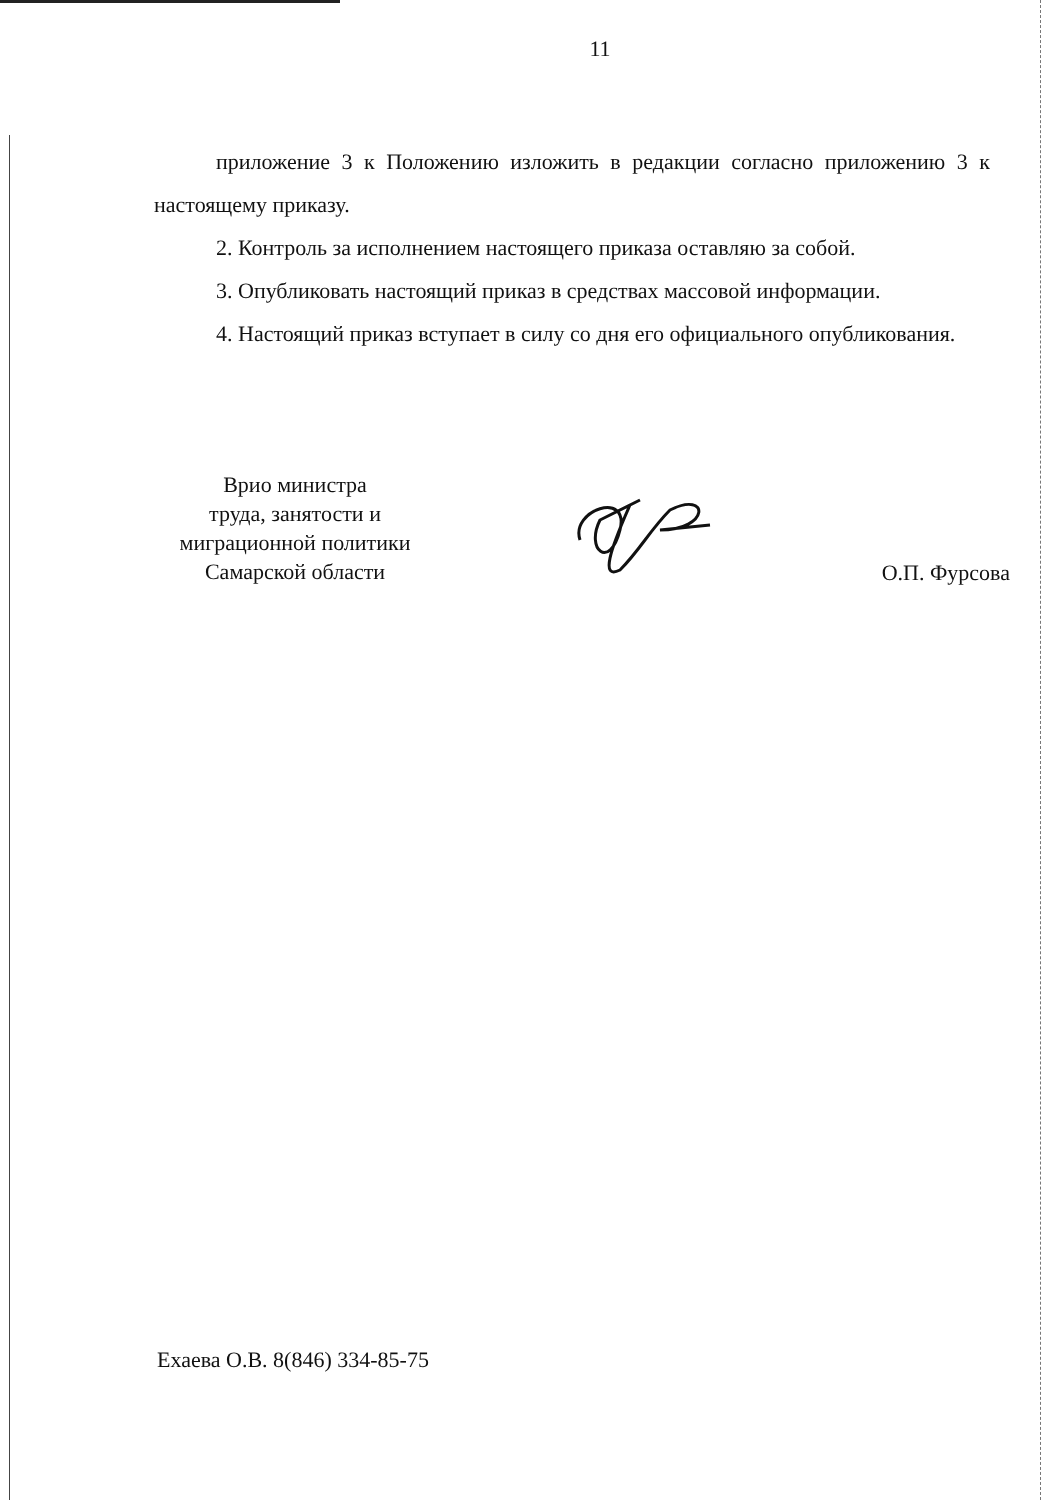11
приложение 3 к Положению изложить в редакции согласно приложению 3 к настоящему приказу.
2. Контроль за исполнением настоящего приказа оставляю за собой.
3. Опубликовать настоящий приказ в средствах массовой информации.
4. Настоящий приказ вступает в силу со дня его официального опубликования.
Врио министра
труда, занятости и
миграционной политики
Самарской области
О.П. Фурсова
Ехаева О.В. 8(846) 334-85-75